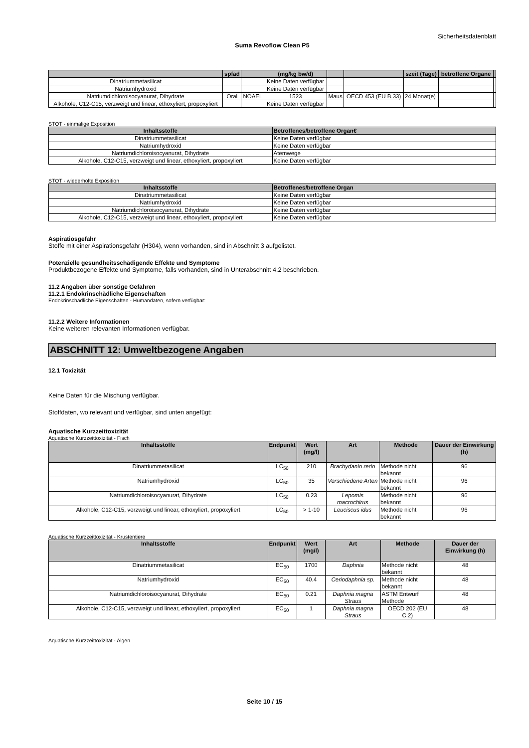Sicherheitsdatenblatt
Suma Revoflow Clean P5
| | spfad | | (mg/kg bw/d) | | | szeit (Tage) | betroffene Organe | |
| --- | --- | --- | --- | --- | --- | --- | --- | --- |
| Dinatriummetasilicat | | | Keine Daten verfügbar | | | | | |
| Natriumhydroxid | | | Keine Daten verfügbar | | | | | |
| Natriumdichloroisocyanurat, Dihydrate | Oral | NOAEL | 1523 | Maus | OECD 453 (EU B.33) | 24 Monat(e) | | |
| Alkohole, C12-C15, verzweigt und linear, ethoxyliert, propoxyliert | | | Keine Daten verfügbar | | | | | |
STOT - einmalige Exposition
| Inhaltsstoffe | Betroffenes/betroffene Organ€ |
| --- | --- |
| Dinatriummetasilicat | Keine Daten verfügbar |
| Natriumhydroxid | Keine Daten verfügbar |
| Natriumdichloroisocyanurat, Dihydrate | Atemwege |
| Alkohole, C12-C15, verzweigt und linear, ethoxyliert, propoxyliert | Keine Daten verfügbar |
STOT - wiederholte Exposition
| Inhaltsstoffe | Betroffenes/betroffene Organ |
| --- | --- |
| Dinatriummetasilicat | Keine Daten verfügbar |
| Natriumhydroxid | Keine Daten verfügbar |
| Natriumdichloroisocyanurat, Dihydrate | Keine Daten verfügbar |
| Alkohole, C12-C15, verzweigt und linear, ethoxyliert, propoxyliert | Keine Daten verfügbar |
Aspiratiosgefahr
Stoffe mit einer Aspirationsgefahr (H304), wenn vorhanden, sind in Abschnitt 3 aufgelistet.
Potenzielle gesundheitsschädigende Effekte und Symptome
Produktbezogene Effekte und Symptome, falls vorhanden, sind in Unterabschnitt 4.2 beschrieben.
11.2 Angaben über sonstige Gefahren
11.2.1 Endokrinschädliche Eigenschaften
Endokrinschädliche Eigenschaften - Humandaten, sofern verfügbar:
11.2.2 Weitere Informationen
Keine weiteren relevanten Informationen verfügbar.
ABSCHNITT 12: Umweltbezogene Angaben
12.1 Toxizität
Keine Daten für die Mischung verfügbar.
Stoffdaten, wo relevant und verfügbar, sind unten angefügt:
Aquatische Kurzzeittoxizität
Aquatische Kurzzeittoxizität - Fisch
| Inhaltsstoffe | Endpunkt | Wert (mg/l) | Art | Methode | Dauer der Einwirkung (h) |
| --- | --- | --- | --- | --- | --- |
| Dinatriummetasilicat | LC<sub>50</sub> | 210 | Brachydanio rerio | Methode nicht bekannt | 96 |
| Natriumhydroxid | LC<sub>50</sub> | 35 | Verschiedene Arten | Methode nicht bekannt | 96 |
| Natriumdichloroisocyanurat, Dihydrate | LC<sub>50</sub> | 0.23 | Lepomis macrochirus | Methode nicht bekannt | 96 |
| Alkohole, C12-C15, verzweigt und linear, ethoxyliert, propoxyliert | LC<sub>50</sub> | > 1-10 | Leuciscus idus | Methode nicht bekannt | 96 |
Aquatische Kurzzeittoxizität - Krustentiere
| Inhaltsstoffe | Endpunkt | Wert (mg/l) | Art | Methode | Dauer der Einwirkung (h) |
| --- | --- | --- | --- | --- | --- |
| Dinatriummetasilicat | EC<sub>50</sub> | 1700 | Daphnia | Methode nicht bekannt | 48 |
| Natriumhydroxid | EC<sub>50</sub> | 40.4 | Ceriodaphnia sp. | Methode nicht bekannt | 48 |
| Natriumdichloroisocyanurat, Dihydrate | EC<sub>50</sub> | 0.21 | Daphnia magna Straus | ASTM Entwurf Methode | 48 |
| Alkohole, C12-C15, verzweigt und linear, ethoxyliert, propoxyliert | EC<sub>50</sub> | 1 | Daphnia magna Straus | OECD 202 (EU C.2) | 48 |
Aquatische Kurzzeittoxizität - Algen
Seite 10 / 15